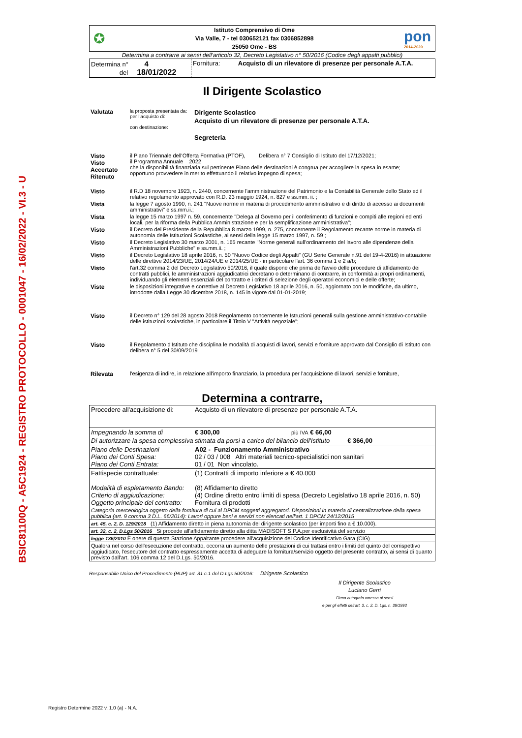BSIC81100Q - A5C1924 - REGISTRO PROTOCOLLO - 0001047 - 16/02/2022 - VI.3 - U
✪
Istituto Comprensivo di Ome
Via Valle, 7 - tel 030652121 fax 0306852898
25050 Ome - BS
pon
2014-2020
Determina a contrarre ai sensi dell'articolo 32, Decreto Legislativo n° 50/2016 (Codice degli appalti pubblici)
| Determina n° 4 del 18/01/2022 | Fornitura: Acquisto di un rilevatore di presenze per personale A.T.A. |
Il Dirigente Scolastico
| Valutata | la proposta presentata da: per l'acquisto di: con destinazione: | Dirigente Scolastico Acquisto di un rilevatore di presenze per personale A.T.A. Segreteria |
| Visto Visto Accertato Ritenuto | il Piano Triennale dell'Offerta Formativa (PTOF), Delibera n° 7 Consiglio di Istituto del 17/12/2021; il Programma Annuale 2022 che la disponibilità finanziaria sul pertinente Piano delle destinazioni è congrua per accogliere la spesa in esame; opportuno provvedere in merito effettuando il relativo impegno di spesa; |
| Visto | il R.D 18 novembre 1923, n. 2440, concernente l'amministrazione del Patrimonio e la Contabilità Generale dello Stato ed il relativo regolamento approvato con R.D. 23 maggio 1924, n. 827 e ss.mm. ii. ; |
| Vista | la legge 7 agosto 1990, n. 241 "Nuove norme in materia di procedimento amministrativo e di diritto di accesso ai documenti amministrativi" e ss.mm.ii.; |
| Vista | la legge 15 marzo 1997 n. 59, concernente "Delega al Governo per il conferimento di funzioni e compiti alle regioni ed enti locali, per la riforma della Pubblica Amministrazione e per la semplificazione amministrativa"; |
| Visto | il Decreto del Presidente della Repubblica 8 marzo 1999, n. 275, concernente il Regolamento recante norme in materia di autonomia delle Istituzioni Scolastiche, ai sensi della legge 15 marzo 1997, n. 59 ; |
| Visto | il Decreto Legislativo 30 marzo 2001, n. 165 recante "Norme generali sull'ordinamento del lavoro alle dipendenze della Amministrazioni Pubbliche" e ss.mm.ii. ; |
| Visto | il Decreto Legislativo 18 aprile 2016, n. 50 "Nuovo Codice degli Appalti" (GU Serie Generale n.91 del 19-4-2016) in attuazione delle direttive 2014/23/UE, 2014/24/UE e 2014/25/UE - in particolare l'art. 36 comma 1 e 2 a/b; |
| Visto | l'art.32 comma 2 del Decreto Legislativo 50/2016, il quale dispone che prima dell'avvio delle procedure di affidamento dei contratti pubblici, le amministrazioni aggiudicatrici decretano o determinano di contrarre, in conformità ai propri ordinamenti, individuando gli elementi essenziali del contratto e i criteri di selezione degli operatori economici e delle offerte; |
| Viste | le disposizioni integrative e correttive al Decreto Legislativo 18 aprile 2016, n. 50, aggiornato con le modifiche, da ultimo, introdotte dalla Legge 30 dicembre 2018, n. 145 in vigore dal 01-01-2019; |
| Visto | il Decreto n° 129 del 28 agosto 2018 Regolamento concernente le Istruzioni generali sulla gestione amministrativo-contabile delle istituzioni scolastiche, in particolare il Titolo V "Attività negoziale"; |
| Visto | il Regolamento d'Istituto che disciplina le modalità di acquisti di lavori, servizi e forniture approvato dal Consiglio di Istituto con delibera n° 5 del 30/09/2019 |
| Rilevata | l'esigenza di indire, in relazione all'importo finanziario, la procedura per l'acquisizione di lavori, servizi e forniture, |
Determina a contrarre,
| Procedere all'acquisizione di: | Acquisto di un rilevatore di presenze per personale A.T.A. | |
| Impegnando la somma di | € 300,00 | più IVA € 66,00 |
| Di autorizzare la spesa complessiva stimata da porsi a carico del bilancio dell'Istituto € 366,00 | | |
| Piano delle Destinazioni Piano dei Conti Spesa: Piano dei Conti Entrata: | A02 - Funzionamento Amministrativo 02 / 03 / 008 Altri materiali tecnico-specialistici non sanitari 01 / 01 Non vincolato. | |
| Fattispecie contrattuale: Modalità di espletamento Bando: Criterio di aggiudicazione: Oggetto principale del contratto: | (1) Contratti di importo inferiore a € 40.000 (8) Affidamento diretto (4) Ordine diretto entro limiti di spesa (Decreto Legislativo 18 aprile 2016, n. 50) Fornitura di prodotti | |
| Categoria merceologica oggetto della fornitura di cui al DPCM soggetti aggregatori. Disposizioni in materia di centralizzazione della spesa pubblica (art. 9 comma 3 D.L. 66/2014): Lavori oppure beni e servizi non elencati nell'art. 1 DPCM 24/12/2015 | | |
| art. 45, c. 2, D. 129/2018 (1) Affidamento diretto in piena autonomia del dirigente scolastico (per importi fino a € 10.000). | | |
| art. 32, c. 2, D.Lgs 50/2016 Si procede all'affidamento diretto alla ditta MADISOFT S.P.A.per esclusività del servizio | | |
| legge 136/2010 È onere di questa Stazione Appaltante procedere all'acquisizione del Codice Identificativo Gara (CIG) | | |
| Qualora nel corso dell'esecuzione del contratto, occorra un aumento delle prestazioni di cui trattasi entro i limiti del quinto del corrispettivo aggiudicato, l'esecutore del contratto espressamente accetta di adeguare la fornitura/servizio oggetto del presente contratto, ai sensi di quanto previsto dall'art. 106 comma 12 del D.Lgs. 50/2016. | | |
Responsabile Unico del Procedimento (RUP) art. 31 c.1 del D.Lgs 50/2016: Dirigente Scolastico
Il Dirigente Scolastico
Luciano Gerri
Firma autografa omessa ai sensi
e per gli effetti dell'art. 3, c. 2, D. Lgs. n. 39/1993
Registro Determine 2022 v. 1.0 (a) - N.A.